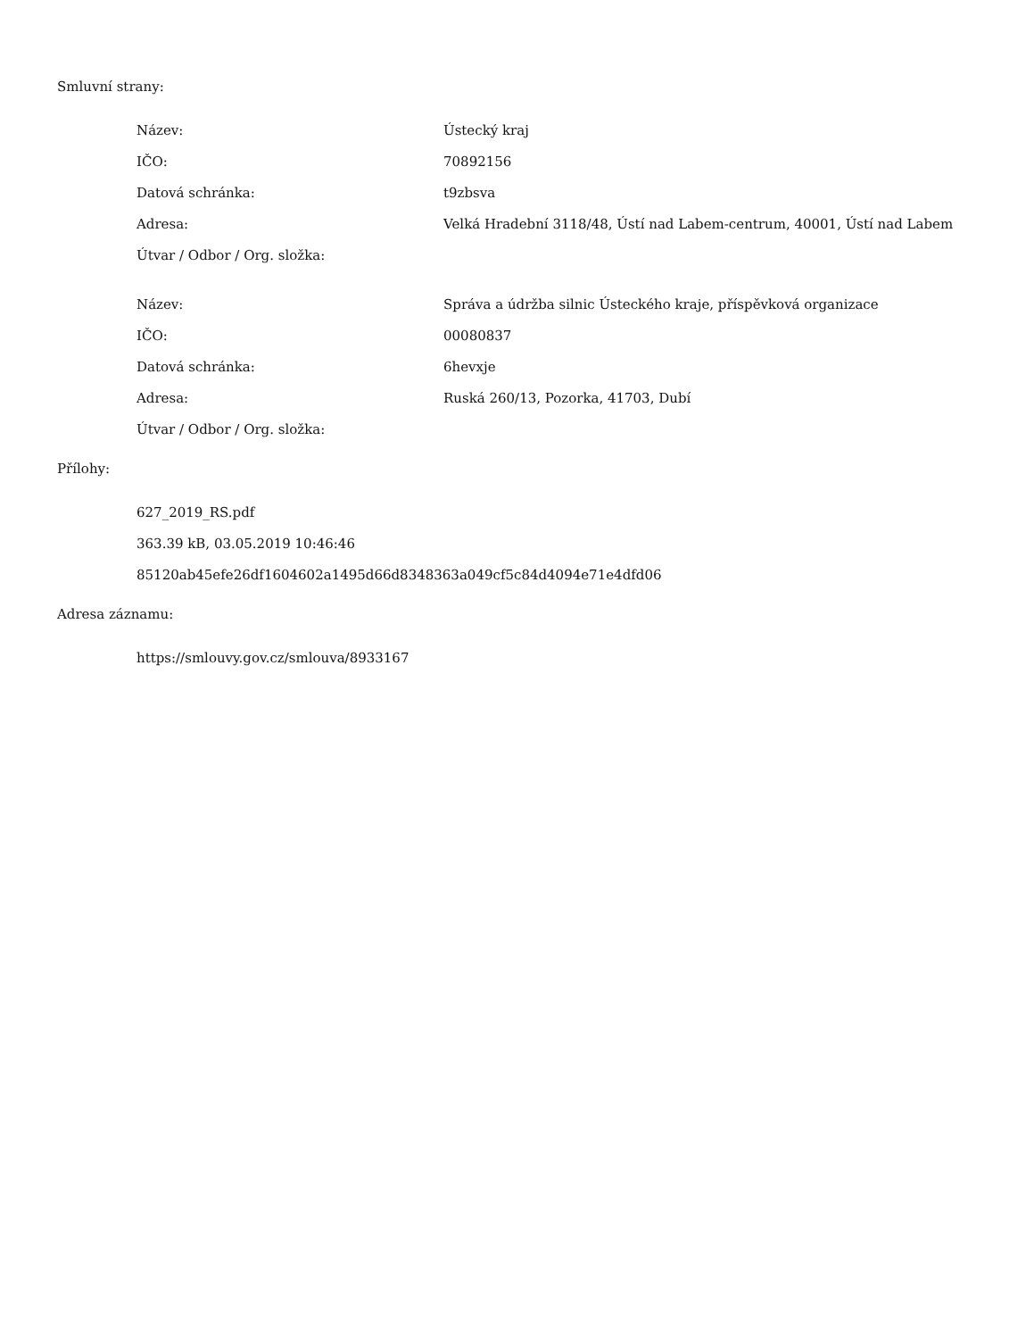Smluvní strany:
| Název: | Ústecký kraj |
| IČO: | 70892156 |
| Datová schránka: | t9zbsva |
| Adresa: | Velká Hradební 3118/48, Ústí nad Labem-centrum, 40001, Ústí nad Labem |
| Útvar / Odbor / Org. složka: | |
| Název: | Správa a údržba silnic Ústeckého kraje, příspěvková organizace |
| IČO: | 00080837 |
| Datová schránka: | 6hevxje |
| Adresa: | Ruská 260/13, Pozorka, 41703, Dubí |
| Útvar / Odbor / Org. složka: | |
Přílohy:
| 627_2019_RS.pdf |
| 363.39 kB, 03.05.2019 10:46:46 |
| 85120ab45efe26df1604602a1495d66d8348363a049cf5c84d4094e71e4dfd06 |
Adresa záznamu:
| https://smlouvy.gov.cz/smlouva/8933167 |